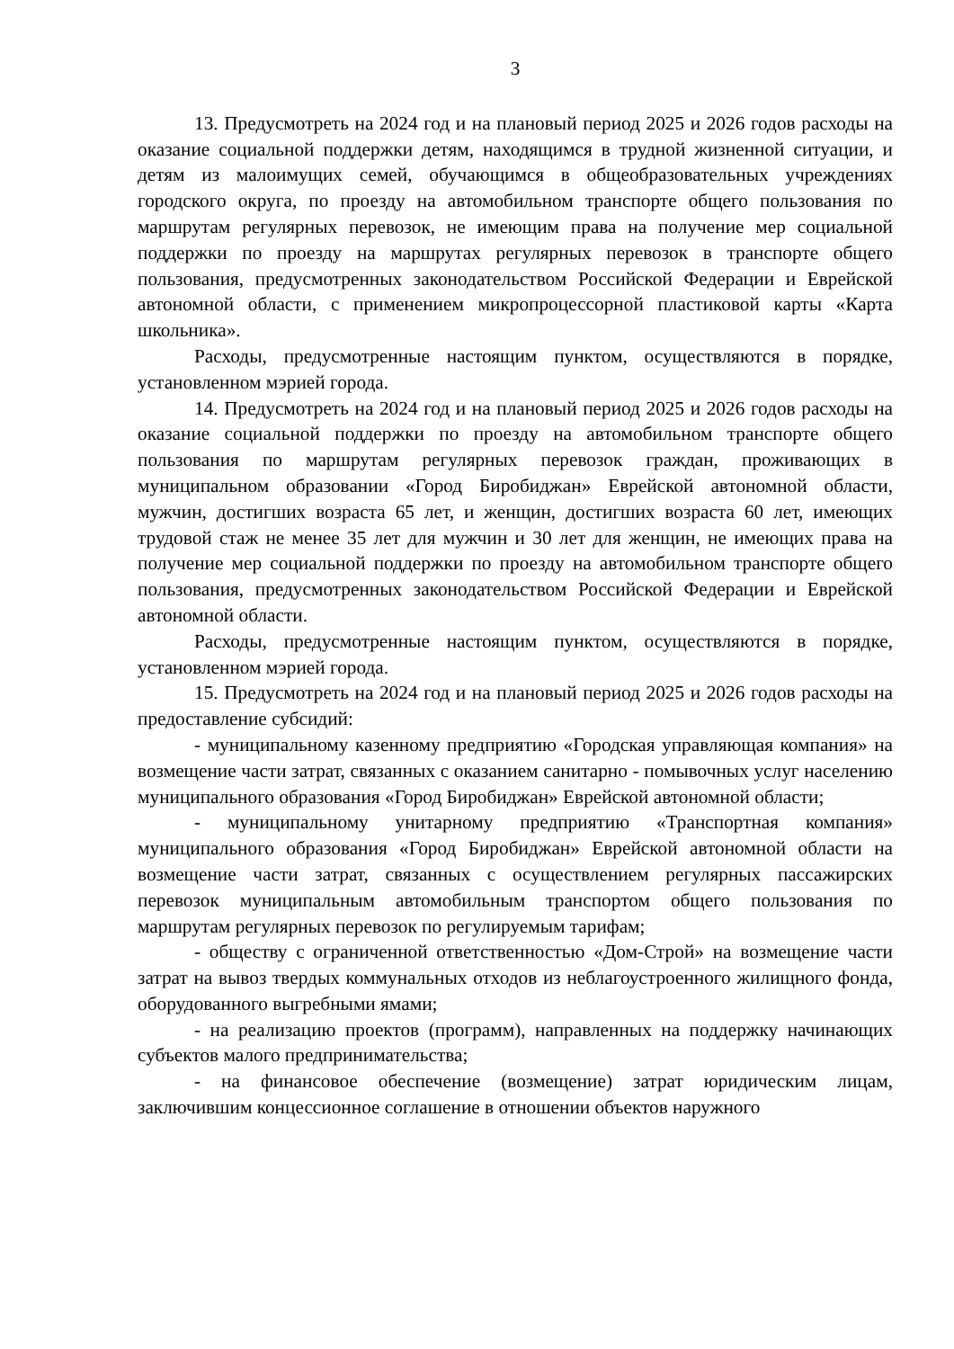3
13. Предусмотреть на 2024 год и на плановый период 2025 и 2026 годов расходы на оказание социальной поддержки детям, находящимся в трудной жизненной ситуации, и детям из малоимущих семей, обучающимся в общеобразовательных учреждениях городского округа, по проезду на автомобильном транспорте общего пользования по маршрутам регулярных перевозок, не имеющим права на получение мер социальной поддержки по проезду на маршрутах регулярных перевозок в транспорте общего пользования, предусмотренных законодательством Российской Федерации и Еврейской автономной области, с применением микропроцессорной пластиковой карты «Карта школьника».
Расходы, предусмотренные настоящим пунктом, осуществляются в порядке, установленном мэрией города.
14. Предусмотреть на 2024 год и на плановый период 2025 и 2026 годов расходы на оказание социальной поддержки по проезду на автомобильном транспорте общего пользования по маршрутам регулярных перевозок граждан, проживающих в муниципальном образовании «Город Биробиджан» Еврейской автономной области, мужчин, достигших возраста 65 лет, и женщин, достигших возраста 60 лет, имеющих трудовой стаж не менее 35 лет для мужчин и 30 лет для женщин, не имеющих права на получение мер социальной поддержки по проезду на автомобильном транспорте общего пользования, предусмотренных законодательством Российской Федерации и Еврейской автономной области.
Расходы, предусмотренные настоящим пунктом, осуществляются в порядке, установленном мэрией города.
15. Предусмотреть на 2024 год и на плановый период 2025 и 2026 годов расходы на предоставление субсидий:
- муниципальному казенному предприятию «Городская управляющая компания» на возмещение части затрат, связанных с оказанием санитарно - помывочных услуг населению муниципального образования «Город Биробиджан» Еврейской автономной области;
- муниципальному унитарному предприятию «Транспортная компания» муниципального образования «Город Биробиджан» Еврейской автономной области на возмещение части затрат, связанных с осуществлением регулярных пассажирских перевозок муниципальным автомобильным транспортом общего пользования по маршрутам регулярных перевозок по регулируемым тарифам;
- обществу с ограниченной ответственностью «Дом-Строй» на возмещение части затрат на вывоз твердых коммунальных отходов из неблагоустроенного жилищного фонда, оборудованного выгребными ямами;
- на реализацию проектов (программ), направленных на поддержку начинающих субъектов малого предпринимательства;
- на финансовое обеспечение (возмещение) затрат юридическим лицам, заключившим концессионное соглашение в отношении объектов наружного